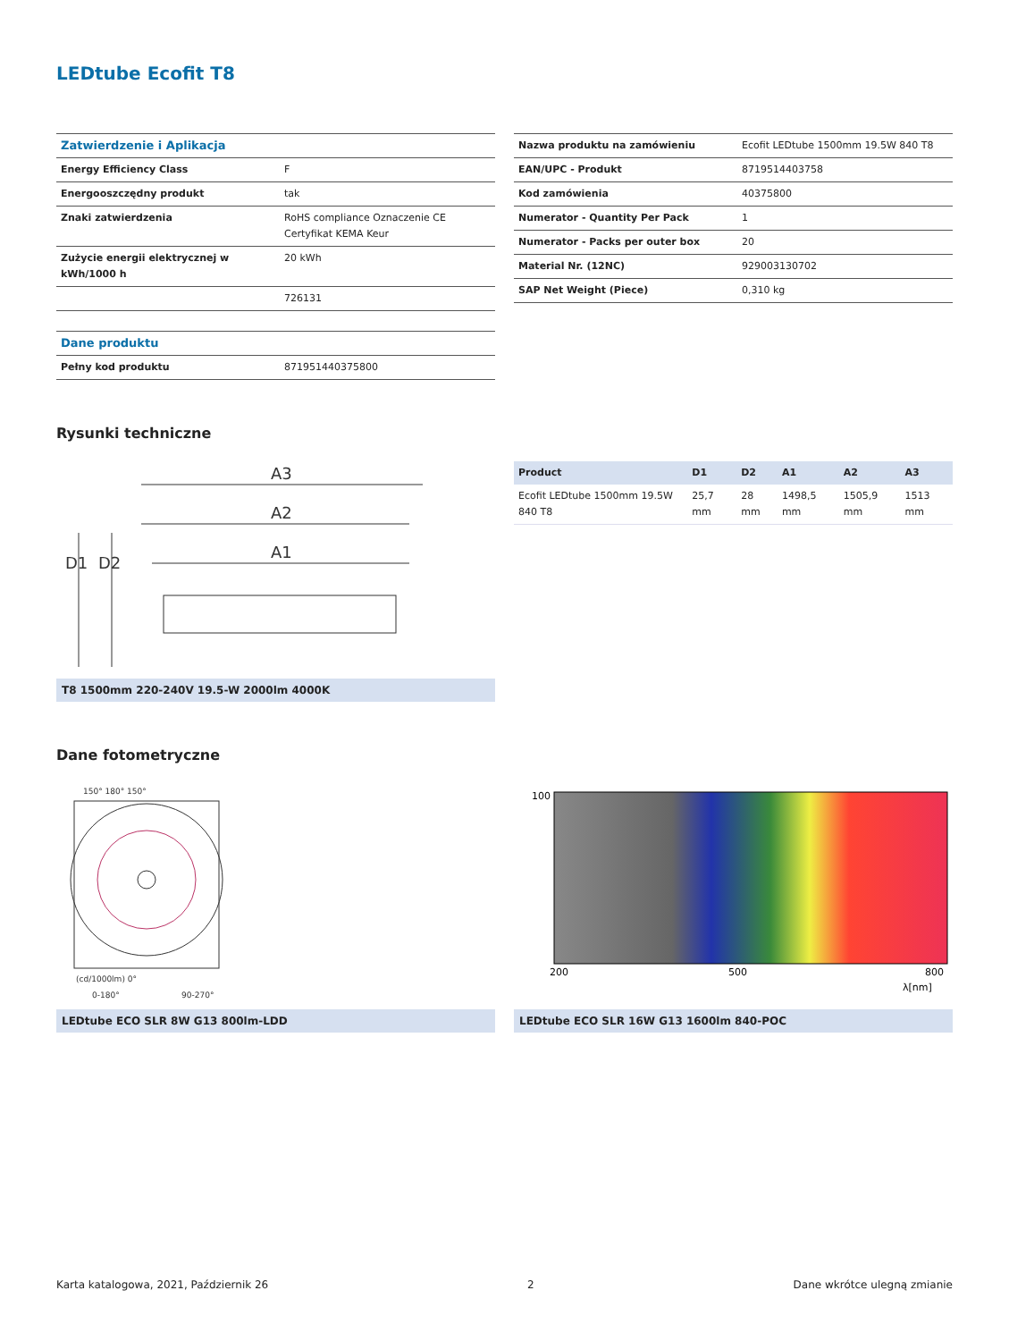LEDtube Ecofit T8
| Zatwierdzenie i Aplikacja | |
| --- | --- |
| Energy Efficiency Class | F |
| Energooszczędny produkt | tak |
| Znaki zatwierdzenia | RoHS compliance Oznaczenie CE Certyfikat KEMA Keur |
| Zużycie energii elektrycznej w kWh/1000 h | 20 kWh |
| | 726131 |
| Dane produktu | |
| --- | --- |
| Pełny kod produktu | 871951440375800 |
| Nazwa produktu na zamówieniu | Ecofit LEDtube 1500mm 19.5W 840 T8 |
| EAN/UPC - Produkt | 8719514403758 |
| Kod zamówienia | 40375800 |
| Numerator - Quantity Per Pack | 1 |
| Numerator - Packs per outer box | 20 |
| Material Nr. (12NC) | 929003130702 |
| SAP Net Weight (Piece) | 0,310 kg |
Rysunki techniczne
A3
A2
A1
D1
D2
T8 1500mm 220-240V 19.5-W 2000lm 4000K
| Product | D1 | D2 | A1 | A2 | A3 |
| --- | --- | --- | --- | --- | --- |
| Ecofit LEDtube 1500mm 19.5W 840 T8 | 25,7 mm | 28 mm | 1498,5 mm | 1505,9 mm | 1513 mm |
Dane fotometryczne
150° 180° 150°
(cd/1000lm) 0°
0-180°
90-270°
LEDtube ECO SLR 8W G13 800lm-LDD
100
200
500
800
λ[nm]
LEDtube ECO SLR 16W G13 1600lm 840-POC
Karta katalogowa, 2021, Październik 26 2 Dane wkrótce ulegną zmianie